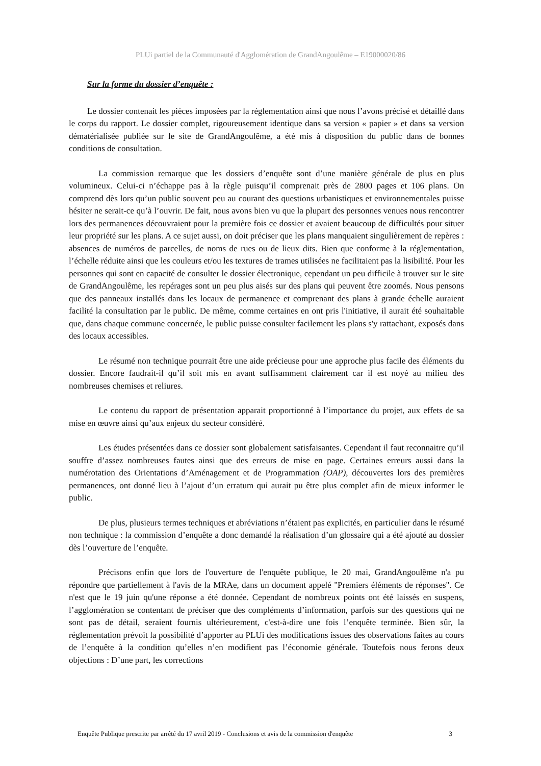PLUi partiel de la Communauté d'Agglomération de GrandAngoulême – E19000020/86
Sur la forme du dossier d’enquête :
Le dossier contenait les pièces imposées par la réglementation ainsi que nous l’avons précisé et détaillé dans le corps du rapport. Le dossier complet, rigoureusement identique dans sa version « papier » et dans sa version dématérialisée publiée sur le site de GrandAngoulême, a été mis à disposition du public dans de bonnes conditions de consultation.
La commission remarque que les dossiers d’enquête sont d’une manière générale de plus en plus volumineux. Celui-ci n’échappe pas à la règle puisqu’il comprenait près de 2800 pages et 106 plans. On comprend dès lors qu’un public souvent peu au courant des questions urbanistiques et environnementales puisse hésiter ne serait-ce qu’à l’ouvrir. De fait, nous avons bien vu que la plupart des personnes venues nous rencontrer lors des permanences découvraient pour la première fois ce dossier et avaient beaucoup de difficultés pour situer leur propriété sur les plans. A ce sujet aussi, on doit préciser que les plans manquaient singulièrement de repères : absences de numéros de parcelles, de noms de rues ou de lieux dits. Bien que conforme à la réglementation, l’échelle réduite ainsi que les couleurs et/ou les textures de trames utilisées ne facilitaient pas la lisibilité. Pour les personnes qui sont en capacité de consulter le dossier électronique, cependant un peu difficile à trouver sur le site de GrandAngoulême, les repérages sont un peu plus aisés sur des plans qui peuvent être zoomés. Nous pensons que des panneaux installés dans les locaux de permanence et comprenant des plans à grande échelle auraient facilité la consultation par le public. De même, comme certaines en ont pris l'initiative, il aurait été souhaitable que, dans chaque commune concernée, le public puisse consulter facilement les plans s'y rattachant, exposés dans des locaux accessibles.
Le résumé non technique pourrait être une aide précieuse pour une approche plus facile des éléments du dossier. Encore faudrait-il qu’il soit mis en avant suffisamment clairement car il est noyé au milieu des nombreuses chemises et reliures.
Le contenu du rapport de présentation apparait proportionné à l’importance du projet, aux effets de sa mise en œuvre ainsi qu’aux enjeux du secteur considéré.
Les études présentées dans ce dossier sont globalement satisfaisantes. Cependant il faut reconnaitre qu’il souffre d’assez nombreuses fautes ainsi que des erreurs de mise en page. Certaines erreurs aussi dans la numérotation des Orientations d’Aménagement et de Programmation (OAP), découvertes lors des premières permanences, ont donné lieu à l’ajout d’un erratum qui aurait pu être plus complet afin de mieux informer le public.
De plus, plusieurs termes techniques et abréviations n’étaient pas explicités, en particulier dans le résumé non technique : la commission d’enquête a donc demandé la réalisation d’un glossaire qui a été ajouté au dossier dès l’ouverture de l’enquête.
Précisons enfin que lors de l'ouverture de l'enquête publique, le 20 mai, GrandAngoulême n'a pu répondre que partiellement à l'avis de la MRAe, dans un document appelé "Premiers éléments de réponses". Ce n'est que le 19 juin qu'une réponse a été donnée. Cependant de nombreux points ont été laissés en suspens, l’agglomération se contentant de préciser que des compléments d’information, parfois sur des questions qui ne sont pas de détail, seraient fournis ultérieurement, c'est-à-dire une fois l’enquête terminée. Bien sûr, la réglementation prévoit la possibilité d’apporter au PLUi des modifications issues des observations faites au cours de l’enquête à la condition qu’elles n’en modifient pas l’économie générale. Toutefois nous ferons deux objections : D’une part, les corrections
Enquête Publique prescrite par arrêté du 17 avril 2019 - Conclusions et avis de la commission d'enquête 3